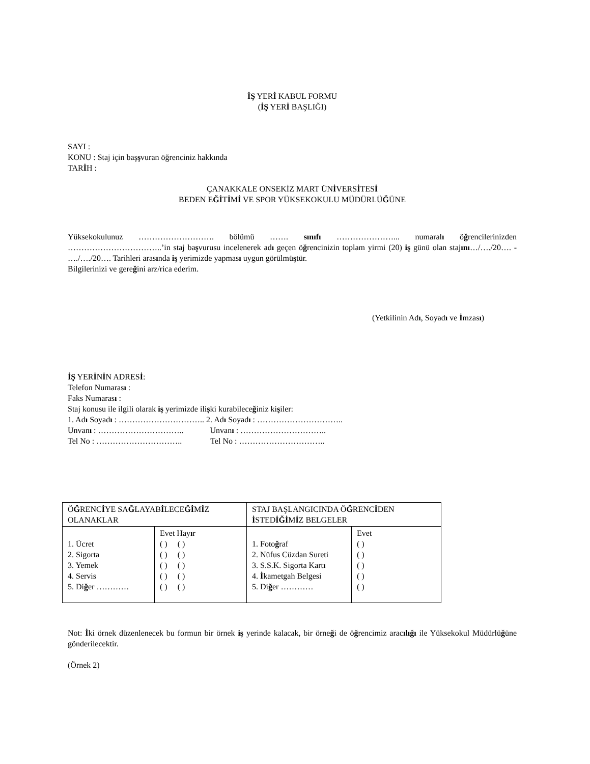İŞ YERİ KABUL FORMU
(İŞ YERİ BAŞLIĞI)
SAYI :
KONU : Staj için başşvuran öğrenciniz hakkında
TARİH :
ÇANAKKALE ONSEKİZ MART ÜNİVERSİTESİ
BEDEN EĞİTİMİ VE SPOR YÜKSEKOKULU MÜDÜRLÜĞÜNE
Yüksekokulunuz ………………………. bölümü ……. sınıfı …………………... numaralı öğrencilerinizden ……………………………..’in staj başvurusu incelenerek adı geçen öğrencinizin toplam yirmi (20) iş günü olan stajını…/…./20…. - …./…./20…. Tarihleri arasında iş yerimizde yapması uygun görülmüştür.
Bilgilerinizi ve gereğini arz/rica ederim.
(Yetkilinin Adı, Soyadı ve İmzası)
İŞ YERİNİN ADRESİ:
Telefon Numarası :
Faks Numarası :
Staj konusu ile ilgili olarak iş yerimizde ilişki kurabileceğiniz kişiler:
1. Adı Soyadı : ………………………….. 2. Adı Soyadı : …………………………..
Unvanı : ………………………….. Unvanı : …………………………..
Tel No : ………………………….. Tel No : …………………………..
| Ö Ğ RENC İ YE SA Ğ LAYAB İ LECE Ğİ M İ Z OLANAKLAR | | STAJ BAŞLANGICINDA Ö Ğ RENC İ DEN İ STED İĞİ M İ Z BELGELER | |
| 1. Ücret 2. Sigorta 3. Yemek 4. Servis 5. Di ğ er ………… | Evet Hay ı r ( ) ( ) ( ) ( ) ( ) ( ) ( ) ( ) ( ) ( ) | 1. Foto ğ raf 2. Nüfus Cüzdan Sureti 3. S.S.K. Sigorta Kart ı 4. İ kametgah Belgesi 5. Di ğ er ………… | Evet ( ) ( ) ( ) ( ) ( ) |
Not: İki örnek düzenlenecek bu formun bir örnek iş yerinde kalacak, bir örneği de öğrencimiz aracılığı ile Yüksekokul Müdürlüğüne gönderilecektir.
(Örnek 2)